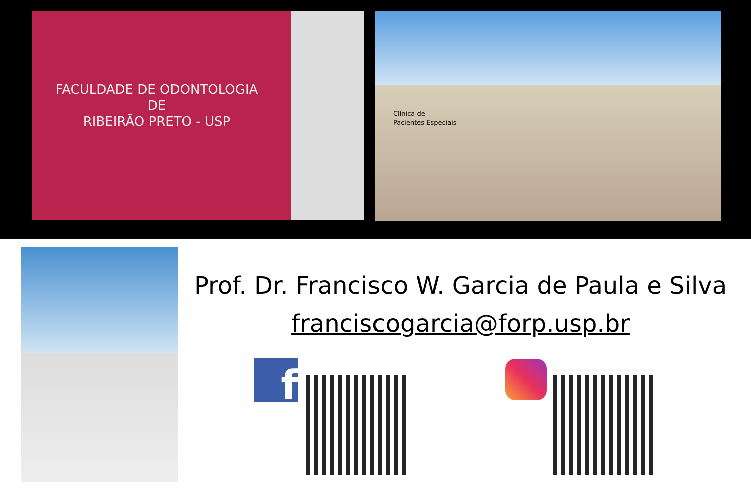FACULDADE DE ODONTOLOGIA
DE
RIBEIRÃO PRETO - USP
Clínica de
Pacientes Especiais
Prof. Dr. Francisco W. Garcia de Paula e Silva
franciscogarcia@forp.usp.br
f